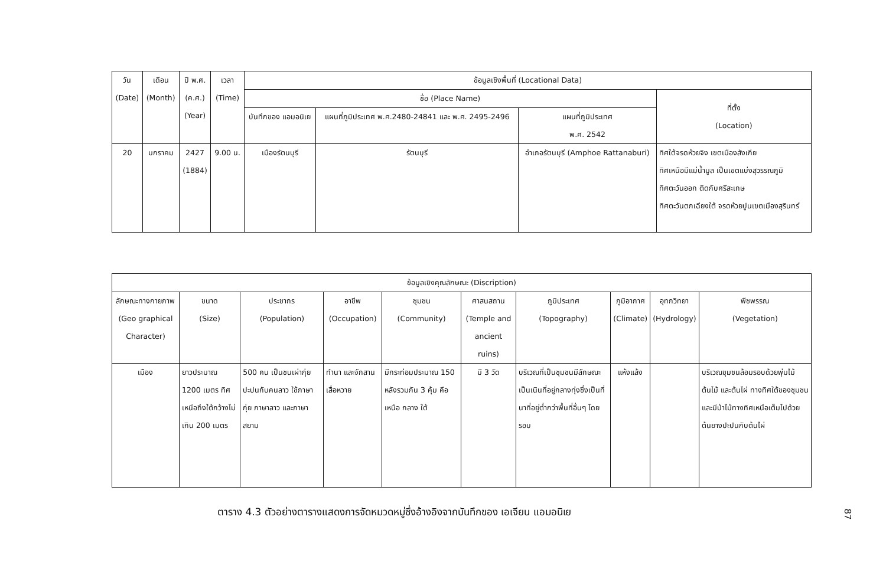| วัน (Date) | เดือน (Month) | ปี พ.ศ. (ค.ศ.) (Year) | เวลา (Time) | ข้อมูลเชิงพื้นที่ (Locational Data) | | | |
| --- | --- | --- | --- | --- | --- | --- | --- |
| | | | | ชื่อ (Place Name) | | | ที่ตั้ง (Location) |
| | | | | บันทึกของ แอมอนิเย | แผนที่ภูมิประเทศ พ.ศ.2480-24841 และ พ.ศ. 2495-2496 | แผนที่ภูมิประเทศ พ.ศ. 2542 | |
| 20 | มกราคม | 2427 (1884) | 9.00 น. | เมืองรัตนบุรี | รัตนบุรี | อำเภอรัตนบุรี (Amphoe Rattanaburi) | ทิศใต้จรดห้วยจิง เขตเมืองสังเกีย ทิศเหนือมีแม่น้ำมูล เป็นเขตแบ่งสุวรรณภูมิ ทิศตะวันออก ติดกับศรีสะเกษ ทิศตะวันตกเฉียงใต้ จรดห้วยปูนเขตเมืองสุรินทร์ |
| ข้อมูลเชิงคุณลักษณะ (Discription) | | | | | | | | | |
| --- | --- | --- | --- | --- | --- | --- | --- | --- | --- |
| ลักษณะทางกายภาพ (Geo graphical Character) | ขนาด (Size) | ประชากร (Population) | อาชีพ (Occupation) | ชุมชน (Community) | ศาสนสถาน (Temple and ancient ruins) | ภูมิประเทศ (Topography) | ภูมิอากาศ (Climate) | อุทกวิทยา (Hydrology) | พืชพรรณ (Vegetation) |
| เมือง | ยาวประมาณ 1200 เมตร ทิศเหนือถึงใต้กว้างไม่เกิน 200 เมตร | 500 คน เป็นชนเผ่ากุ่ยปะปนกับคนลาว ใช้ภาษากุ่ย ภาษาลาว และภาษาสยาม | ทำนา และจักสานเสื่อหวาย | มีกระท่อมประมาณ 150 หลังรวมกัน 3 คุ้ม คือ เหนือ กลาง ใต้ | มี 3 วัด | บริเวณที่เป็นชุมชนมีลักษณะเป็นเนินที่อยู่กลางทุ่งซึ่งเป็นที่นาที่อยู่ต่ำกว่าพื้นที่อื่นๆ โดยรอบ | แห้งแล้ง | | บริเวณชุมชนล้อมรอบด้วยพุ่มไม้ ต้นไม้ และต้นไผ่ ทางทิศใต้ของชุมชน และมีป่าไม้ทางทิศเหนือเต็มไปด้วยต้นยางปะปนกับต้นไผ่ |
ตาราง 4.3 ตัวอย่างตารางแสดงการจัดหมวดหมู่ซึ่งอ้างอิงจากบันทึกของ เอเจียน แอมอนิเย
87